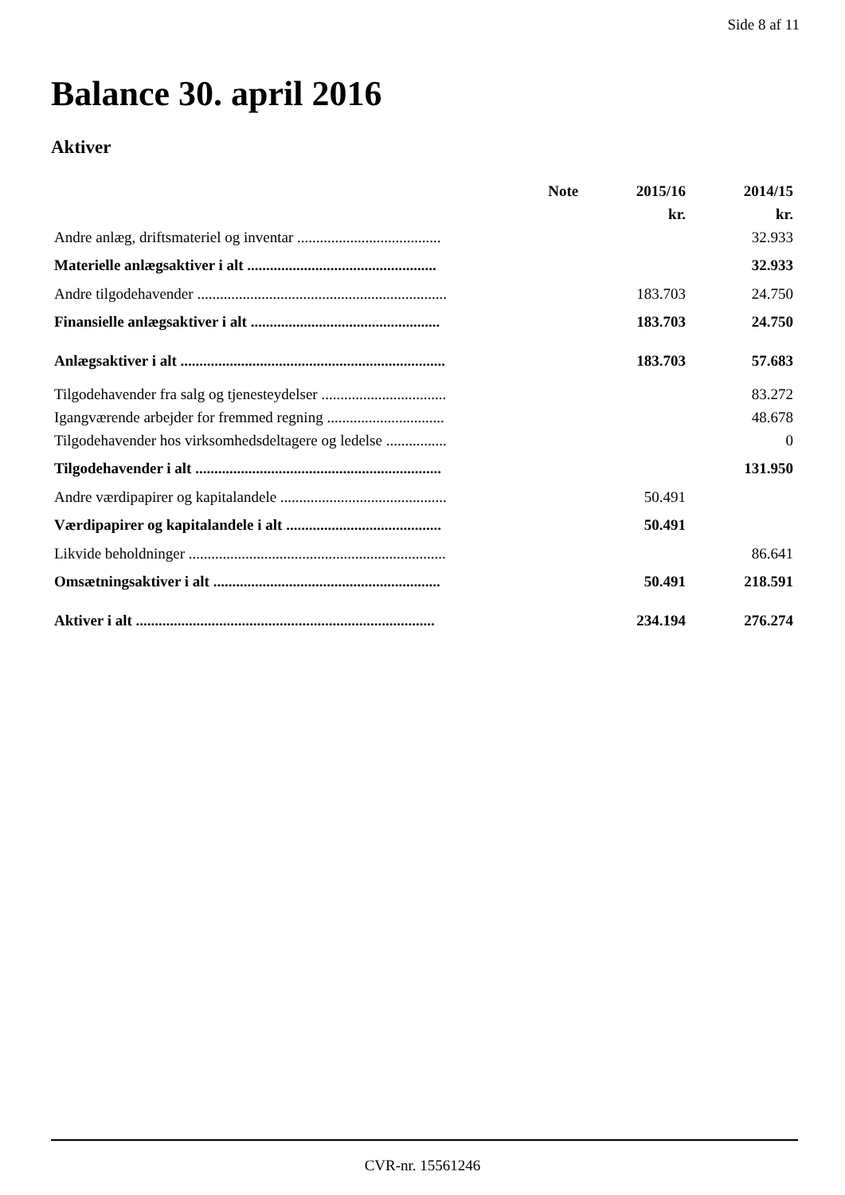Side 8 af 11
Balance 30. april 2016
Aktiver
| | Note | 2015/16 | 2014/15 |
| --- | --- | --- | --- |
| | | kr. | kr. |
| Andre anlæg, driftsmateriel og inventar ...................................... | | | 32.933 |
| Materielle anlægsaktiver i alt .................................................. | | | 32.933 |
| Andre tilgodehavender .................................................................. | | 183.703 | 24.750 |
| Finansielle anlægsaktiver i alt .................................................. | | 183.703 | 24.750 |
| Anlægsaktiver i alt ...................................................................... | | 183.703 | 57.683 |
| Tilgodehavender fra salg og tjenesteydelser ................................. | | | 83.272 |
| Igangværende arbejder for fremmed regning ............................... | | | 48.678 |
| Tilgodehavender hos virksomhedsdeltagere og ledelse ................ | | | 0 |
| Tilgodehavender i alt ................................................................. | | | 131.950 |
| Andre værdipapirer og kapitalandele ............................................ | | 50.491 | |
| Værdipapirer og kapitalandele i alt ......................................... | | 50.491 | |
| Likvide beholdninger .................................................................... | | | 86.641 |
| Omsætningsaktiver i alt ............................................................ | | 50.491 | 218.591 |
| Aktiver i alt ............................................................................... | | 234.194 | 276.274 |
CVR-nr. 15561246